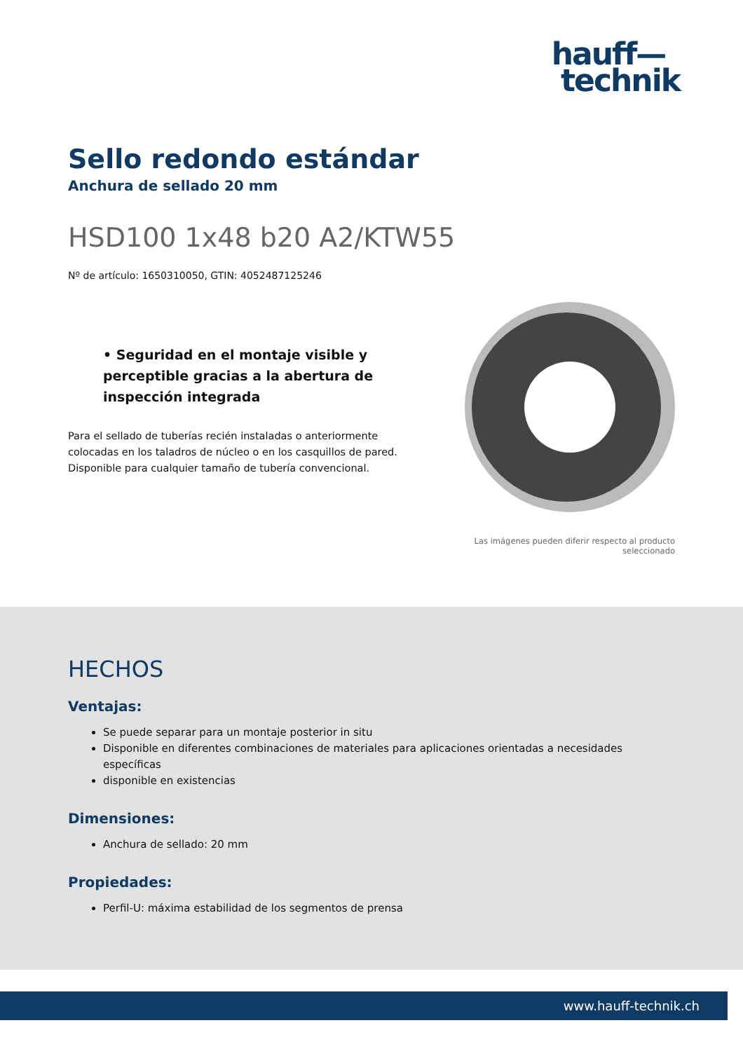hauff—
technik
Sello redondo estándar
Anchura de sellado 20 mm
HSD100 1x48 b20 A2/KTW55
Nº de artículo: 1650310050, GTIN: 4052487125246
• Seguridad en el montaje visible y perceptible gracias a la abertura de inspección integrada
Para el sellado de tuberías recién instaladas o anteriormente colocadas en los taladros de núcleo o en los casquillos de pared. Disponible para cualquier tamaño de tubería convencional.
Las imágenes pueden diferir respecto al producto
seleccionado
HECHOS
Ventajas:
Se puede separar para un montaje posterior in situ
Disponible en diferentes combinaciones de materiales para aplicaciones orientadas a necesidades específicas
disponible en existencias
Dimensiones:
Anchura de sellado: 20 mm
Propiedades:
Perfil-U: máxima estabilidad de los segmentos de prensa
www.hauff-technik.ch